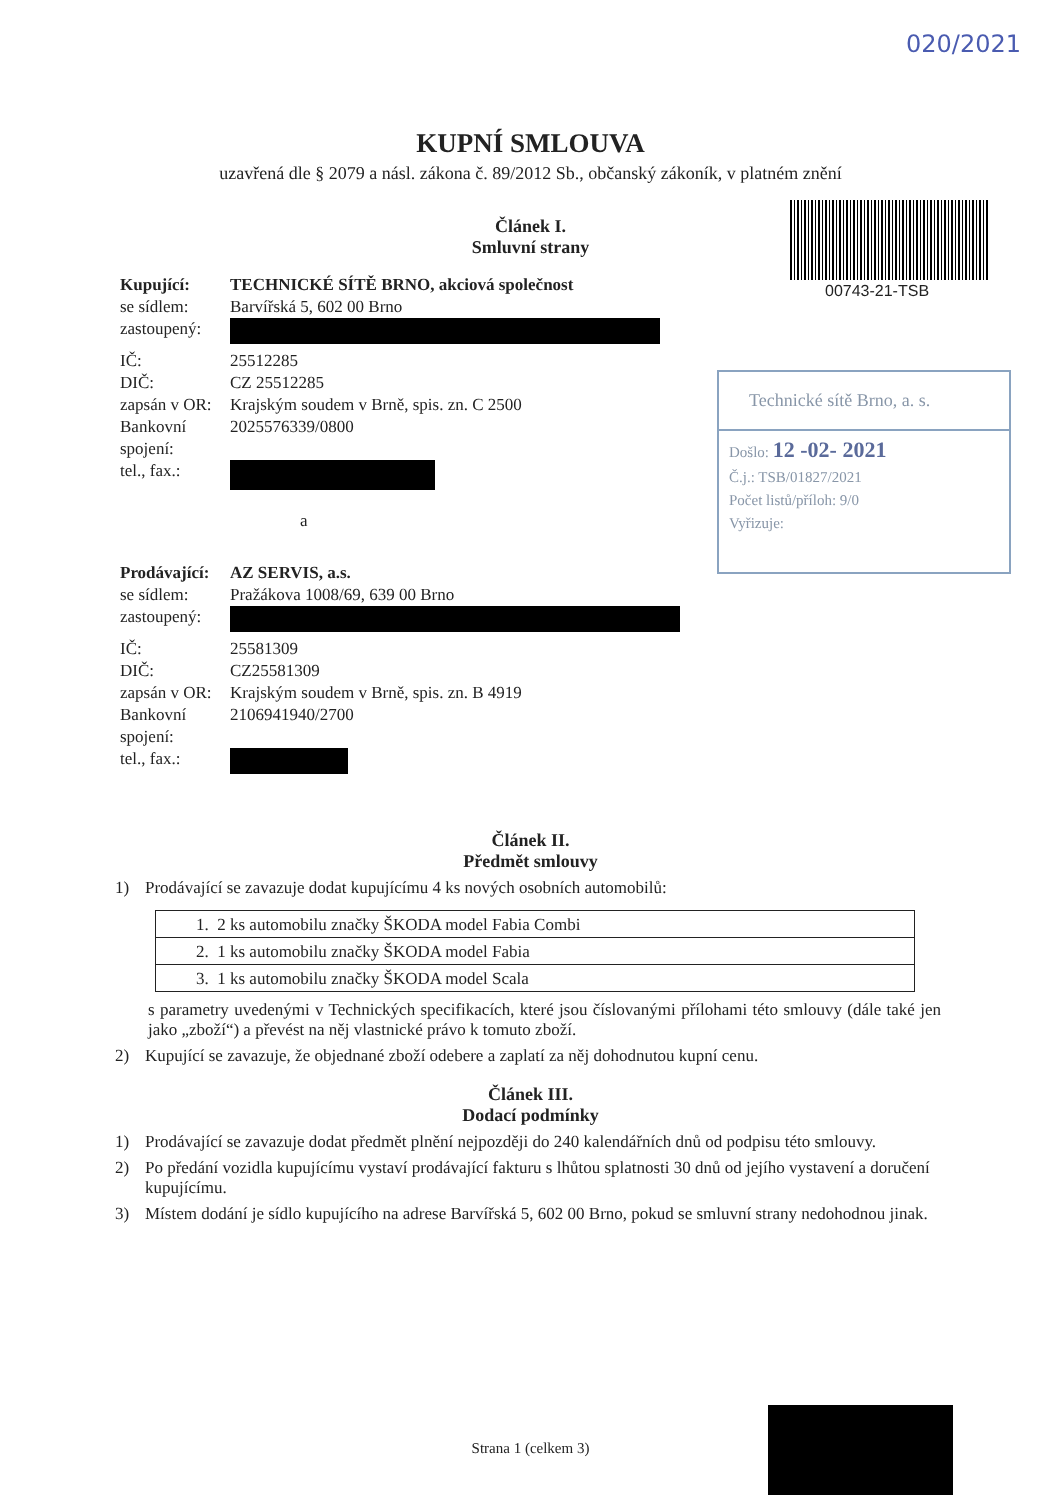020/2021
KUPNÍ SMLOUVA
uzavřená dle § 2079 a násl. zákona č. 89/2012 Sb., občanský zákoník, v platném znění
00743-21-TSB
Technické sítě Brno, a. s.
Došlo: 12 -02- 2021
Č.j.: TSB/01827/2021
Počet listů/příloh: 9/0
Vyřizuje:
Článek I.
Smluvní strany
| Kupující: | TECHNICKÉ SÍTĚ BRNO, akciová společnost |
| se sídlem: | Barvířská 5, 602 00 Brno |
| zastoupený: | |
| IČ: | 25512285 |
| DIČ: | CZ 25512285 |
| zapsán v OR: | Krajským soudem v Brně, spis. zn. C 2500 |
| Bankovní spojení: | 2025576339/0800 |
| tel., fax.: | |
| | a |
| Prodávající: | AZ SERVIS, a.s. |
| se sídlem: | Pražákova 1008/69, 639 00 Brno |
| zastoupený: | |
| IČ: | 25581309 |
| DIČ: | CZ25581309 |
| zapsán v OR: | Krajským soudem v Brně, spis. zn. B 4919 |
| Bankovní spojení: | 2106941940/2700 |
| tel., fax.: | |
Článek II.
Předmět smlouvy
1) Prodávající se zavazuje dodat kupujícímu 4 ks nových osobních automobilů:
| 1. 2 ks automobilu značky ŠKODA model Fabia Combi |
| 2. 1 ks automobilu značky ŠKODA model Fabia |
| 3. 1 ks automobilu značky ŠKODA model Scala |
s parametry uvedenými v Technických specifikacích, které jsou číslovanými přílohami této smlouvy (dále také jen jako „zboží“) a převést na něj vlastnické právo k tomuto zboží.
2) Kupující se zavazuje, že objednané zboží odebere a zaplatí za něj dohodnutou kupní cenu.
Článek III.
Dodací podmínky
1) Prodávající se zavazuje dodat předmět plnění nejpozději do 240 kalendářních dnů od podpisu této smlouvy.
2) Po předání vozidla kupujícímu vystaví prodávající fakturu s lhůtou splatnosti 30 dnů od jejího vystavení a doručení kupujícímu.
3) Místem dodání je sídlo kupujícího na adrese Barvířská 5, 602 00 Brno, pokud se smluvní strany nedohodnou jinak.
Strana 1 (celkem 3)